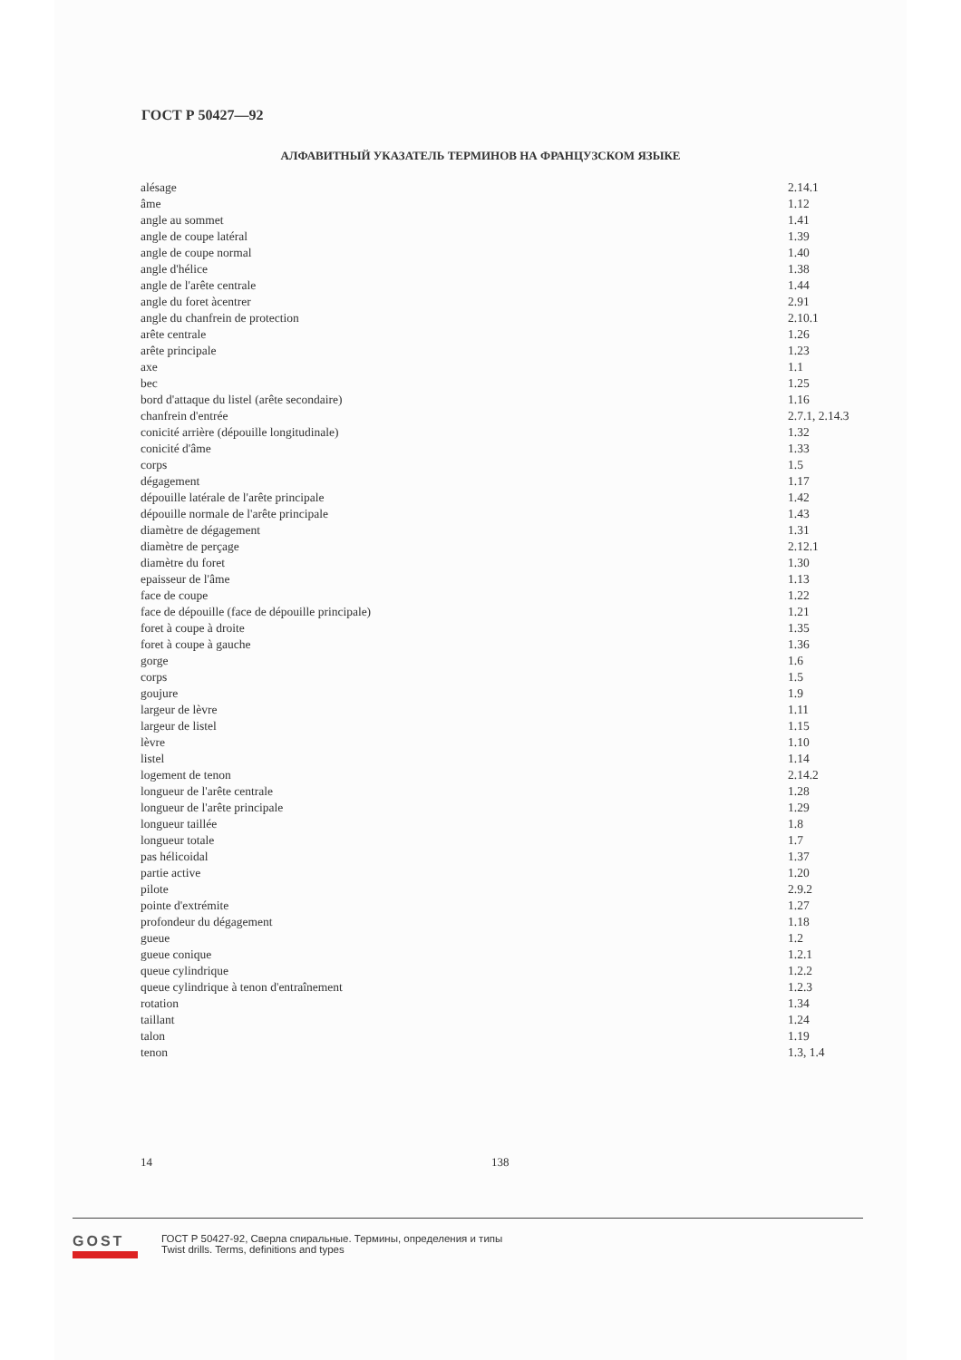ГОСТ Р 50427—92
АЛФАВИТНЫЙ УКАЗАТЕЛЬ ТЕРМИНОВ НА ФРАНЦУЗСКОМ ЯЗЫКЕ
| alésage | 2.14.1 |
| âme | 1.12 |
| angle au sommet | 1.41 |
| angle de coupe latéral | 1.39 |
| angle de coupe normal | 1.40 |
| angle d'hélice | 1.38 |
| angle de l'arête centrale | 1.44 |
| angle du foret àcentrer | 2.91 |
| angle du chanfrein de protection | 2.10.1 |
| arête centrale | 1.26 |
| arête principale | 1.23 |
| axe | 1.1 |
| bec | 1.25 |
| bord d'attaque du listel (arête secondaire) | 1.16 |
| chanfrein d'entrée | 2.7.1, 2.14.3 |
| conicité arrière (dépouille longitudinale) | 1.32 |
| conicité d'âme | 1.33 |
| corps | 1.5 |
| dégagement | 1.17 |
| dépouille latérale de l'arête principale | 1.42 |
| dépouille normale de l'arête principale | 1.43 |
| diamètre de dégagement | 1.31 |
| diamètre de perçage | 2.12.1 |
| diamètre du foret | 1.30 |
| epaisseur de l'âme | 1.13 |
| face de coupe | 1.22 |
| face de dépouille (face de dépouille principale) | 1.21 |
| foret à coupe à droite | 1.35 |
| foret à coupe à gauche | 1.36 |
| gorge | 1.6 |
| corps | 1.5 |
| goujure | 1.9 |
| largeur de lèvre | 1.11 |
| largeur de listel | 1.15 |
| lèvre | 1.10 |
| listel | 1.14 |
| logement de tenon | 2.14.2 |
| longueur de l'arête centrale | 1.28 |
| longueur de l'arête principale | 1.29 |
| longueur taillée | 1.8 |
| longueur totale | 1.7 |
| pas hélicoidal | 1.37 |
| partie active | 1.20 |
| pilote | 2.9.2 |
| pointe d'extrémite | 1.27 |
| profondeur du dégagement | 1.18 |
| gueue | 1.2 |
| gueue conique | 1.2.1 |
| queue cylindrique | 1.2.2 |
| queue cylindrique à tenon d'entraînement | 1.2.3 |
| rotation | 1.34 |
| taillant | 1.24 |
| talon | 1.19 |
| tenon | 1.3, 1.4 |
14 138
GOST
ГОСТ Р 50427-92, Сверла спиральные. Термины, определения и типы
Twist drills. Terms, definitions and types